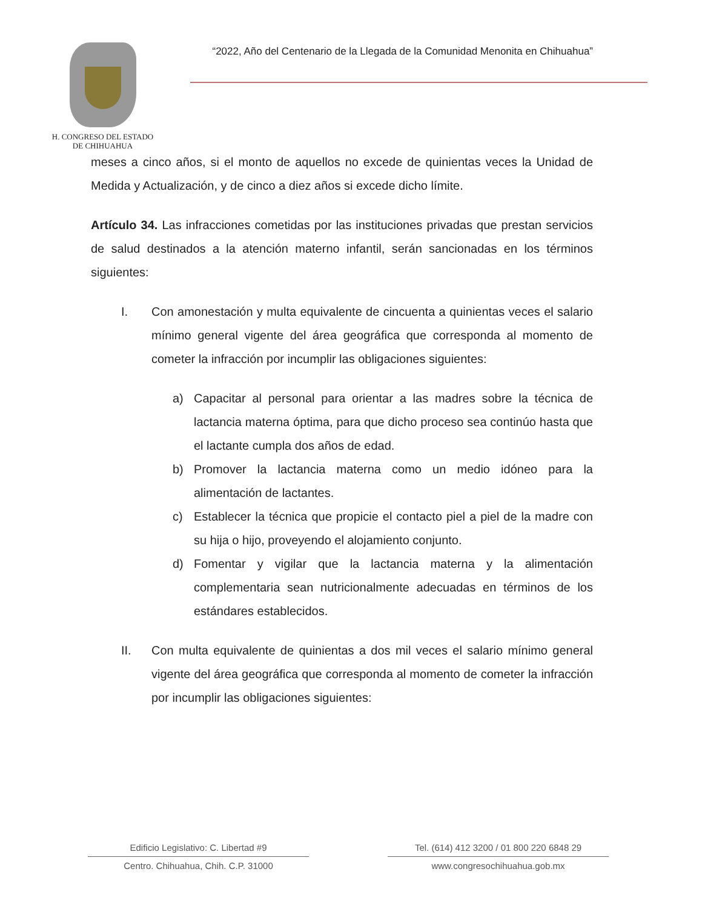H. CONGRESO DEL ESTADO
DE CHIHUAHUA
“2022, Año del Centenario de la Llegada de la Comunidad Menonita en Chihuahua”
meses a cinco años, si el monto de aquellos no excede de quinientas veces la Unidad de Medida y Actualización, y de cinco a diez años si excede dicho límite.
Artículo 34. Las infracciones cometidas por las instituciones privadas que prestan servicios de salud destinados a la atención materno infantil, serán sancionadas en los términos siguientes:
I. Con amonestación y multa equivalente de cincuenta a quinientas veces el salario mínimo general vigente del área geográfica que corresponda al momento de cometer la infracción por incumplir las obligaciones siguientes:
a) Capacitar al personal para orientar a las madres sobre la técnica de lactancia materna óptima, para que dicho proceso sea continúo hasta que el lactante cumpla dos años de edad.
b) Promover la lactancia materna como un medio idóneo para la alimentación de lactantes.
c) Establecer la técnica que propicie el contacto piel a piel de la madre con su hija o hijo, proveyendo el alojamiento conjunto.
d) Fomentar y vigilar que la lactancia materna y la alimentación complementaria sean nutricionalmente adecuadas en términos de los estándares establecidos.
II. Con multa equivalente de quinientas a dos mil veces el salario mínimo general vigente del área geográfica que corresponda al momento de cometer la infracción por incumplir las obligaciones siguientes:
Edificio Legislativo: C. Libertad #9
Centro. Chihuahua, Chih. C.P. 31000
Tel. (614) 412 3200 / 01 800 220 6848 29
www.congresochihuahua.gob.mx